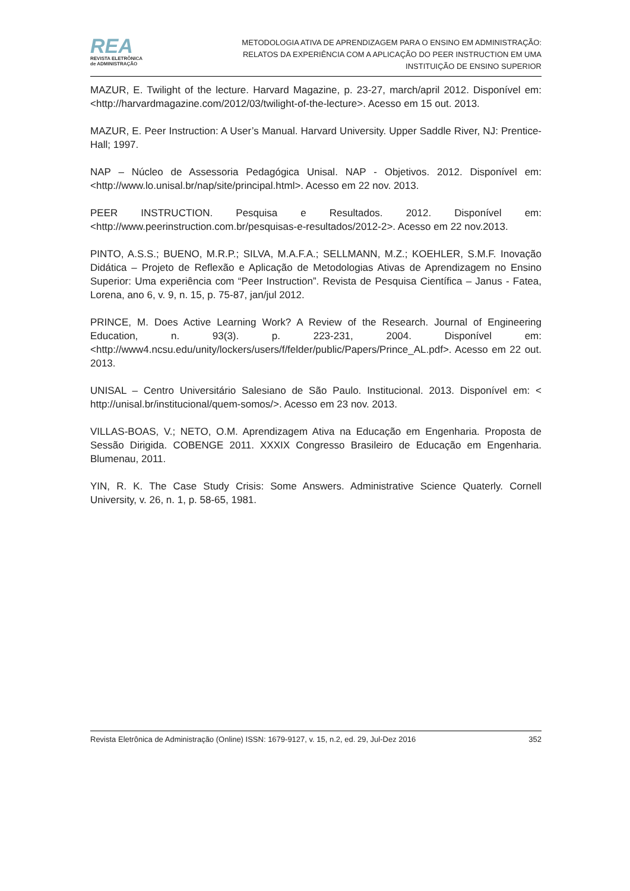REA
REVISTA ELETRÔNICA
de ADMINISTRAÇÃO
METODOLOGIA ATIVA DE APRENDIZAGEM PARA O ENSINO EM ADMINISTRAÇÃO:
RELATOS DA EXPERIÊNCIA COM A APLICAÇÃO DO PEER INSTRUCTION EM UMA
INSTITUIÇÃO DE ENSINO SUPERIOR
MAZUR, E. Twilight of the lecture. Harvard Magazine, p. 23-27, march/april 2012. Disponível em: <http://harvardmagazine.com/2012/03/twilight-of-the-lecture>. Acesso em 15 out. 2013.
MAZUR, E. Peer Instruction: A User’s Manual. Harvard University. Upper Saddle River, NJ: Prentice-Hall; 1997.
NAP – Núcleo de Assessoria Pedagógica Unisal. NAP - Objetivos. 2012. Disponível em: <http://www.lo.unisal.br/nap/site/principal.html>. Acesso em 22 nov. 2013.
PEER INSTRUCTION. Pesquisa e Resultados. 2012. Disponível em: <http://www.peerinstruction.com.br/pesquisas-e-resultados/2012-2>. Acesso em 22 nov.2013.
PINTO, A.S.S.; BUENO, M.R.P.; SILVA, M.A.F.A.; SELLMANN, M.Z.; KOEHLER, S.M.F. Inovação Didática – Projeto de Reflexão e Aplicação de Metodologias Ativas de Aprendizagem no Ensino Superior: Uma experiência com “Peer Instruction”. Revista de Pesquisa Científica – Janus - Fatea, Lorena, ano 6, v. 9, n. 15, p. 75-87, jan/jul 2012.
PRINCE, M. Does Active Learning Work? A Review of the Research. Journal of Engineering Education, n. 93(3). p. 223-231, 2004. Disponível em: <http://www4.ncsu.edu/unity/lockers/users/f/felder/public/Papers/Prince_AL.pdf>. Acesso em 22 out. 2013.
UNISAL – Centro Universitário Salesiano de São Paulo. Institucional. 2013. Disponível em: < http://unisal.br/institucional/quem-somos/>. Acesso em 23 nov. 2013.
VILLAS-BOAS, V.; NETO, O.M. Aprendizagem Ativa na Educação em Engenharia. Proposta de Sessão Dirigida. COBENGE 2011. XXXIX Congresso Brasileiro de Educação em Engenharia. Blumenau, 2011.
YIN, R. K. The Case Study Crisis: Some Answers. Administrative Science Quaterly. Cornell University, v. 26, n. 1, p. 58-65, 1981.
Revista Eletrônica de Administração (Online) ISSN: 1679-9127, v. 15, n.2, ed. 29, Jul-Dez 2016 352